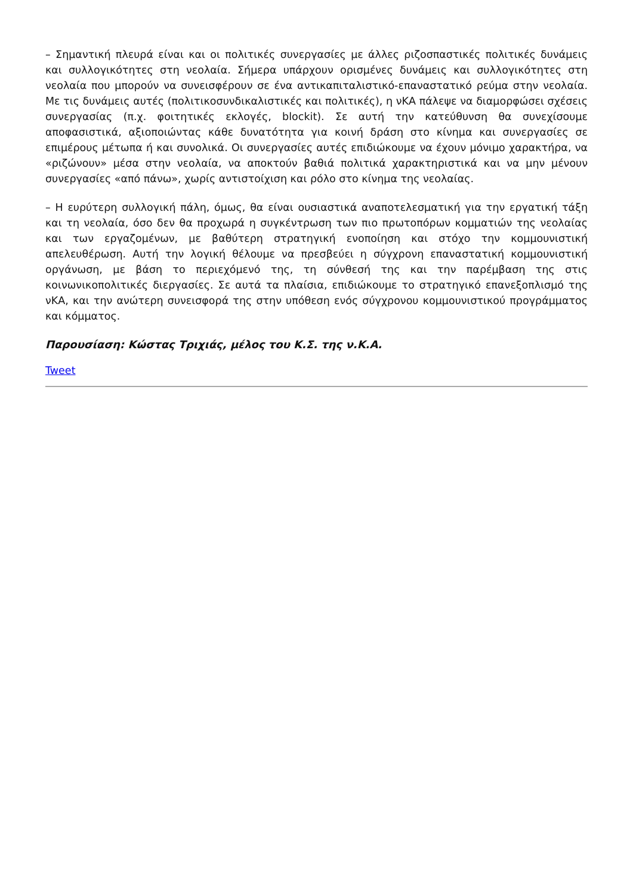– Σημαντική πλευρά είναι και οι πολιτικές συνεργασίες με άλλες ριζοσπαστικές πολιτικές δυνάμεις και συλλογικότητες στη νεολαία. Σήμερα υπάρχουν ορισμένες δυνάμεις και συλλογικότητες στη νεολαία που μπορούν να συνεισφέρουν σε ένα αντικαπιταλιστικό-επαναστατικό ρεύμα στην νεολαία. Με τις δυνάμεις αυτές (πολιτικοσυνδικαλιστικές και πολιτικές), η νΚΑ πάλεψε να διαμορφώσει σχέσεις συνεργασίας (π.χ. φοιτητικές εκλογές, blockit). Σε αυτή την κατεύθυνση θα συνεχίσουμε αποφασιστικά, αξιοποιώντας κάθε δυνατότητα για κοινή δράση στο κίνημα και συνεργασίες σε επιμέρους μέτωπα ή και συνολικά. Οι συνεργασίες αυτές επιδιώκουμε να έχουν μόνιμο χαρακτήρα, να «ριζώνουν» μέσα στην νεολαία, να αποκτούν βαθιά πολιτικά χαρακτηριστικά και να μην μένουν συνεργασίες «από πάνω», χωρίς αντιστοίχιση και ρόλο στο κίνημα της νεολαίας.
– Η ευρύτερη συλλογική πάλη, όμως, θα είναι ουσιαστικά αναποτελεσματική για την εργατική τάξη και τη νεολαία, όσο δεν θα προχωρά η συγκέντρωση των πιο πρωτοπόρων κομματιών της νεολαίας και των εργαζομένων, με βαθύτερη στρατηγική ενοποίηση και στόχο την κομμουνιστική απελευθέρωση. Αυτή την λογική θέλουμε να πρεσβεύει η σύγχρονη επαναστατική κομμουνιστική οργάνωση, με βάση το περιεχόμενό της, τη σύνθεσή της και την παρέμβαση της στις κοινωνικοπολιτικές διεργασίες. Σε αυτά τα πλαίσια, επιδιώκουμε το στρατηγικό επανεξοπλισμό της νΚΑ, και την ανώτερη συνεισφορά της στην υπόθεση ενός σύγχρονου κομμουνιστικού προγράμματος και κόμματος.
Παρουσίαση: Κώστας Τριχιάς, μέλος του Κ.Σ. της ν.Κ.Α.
Tweet